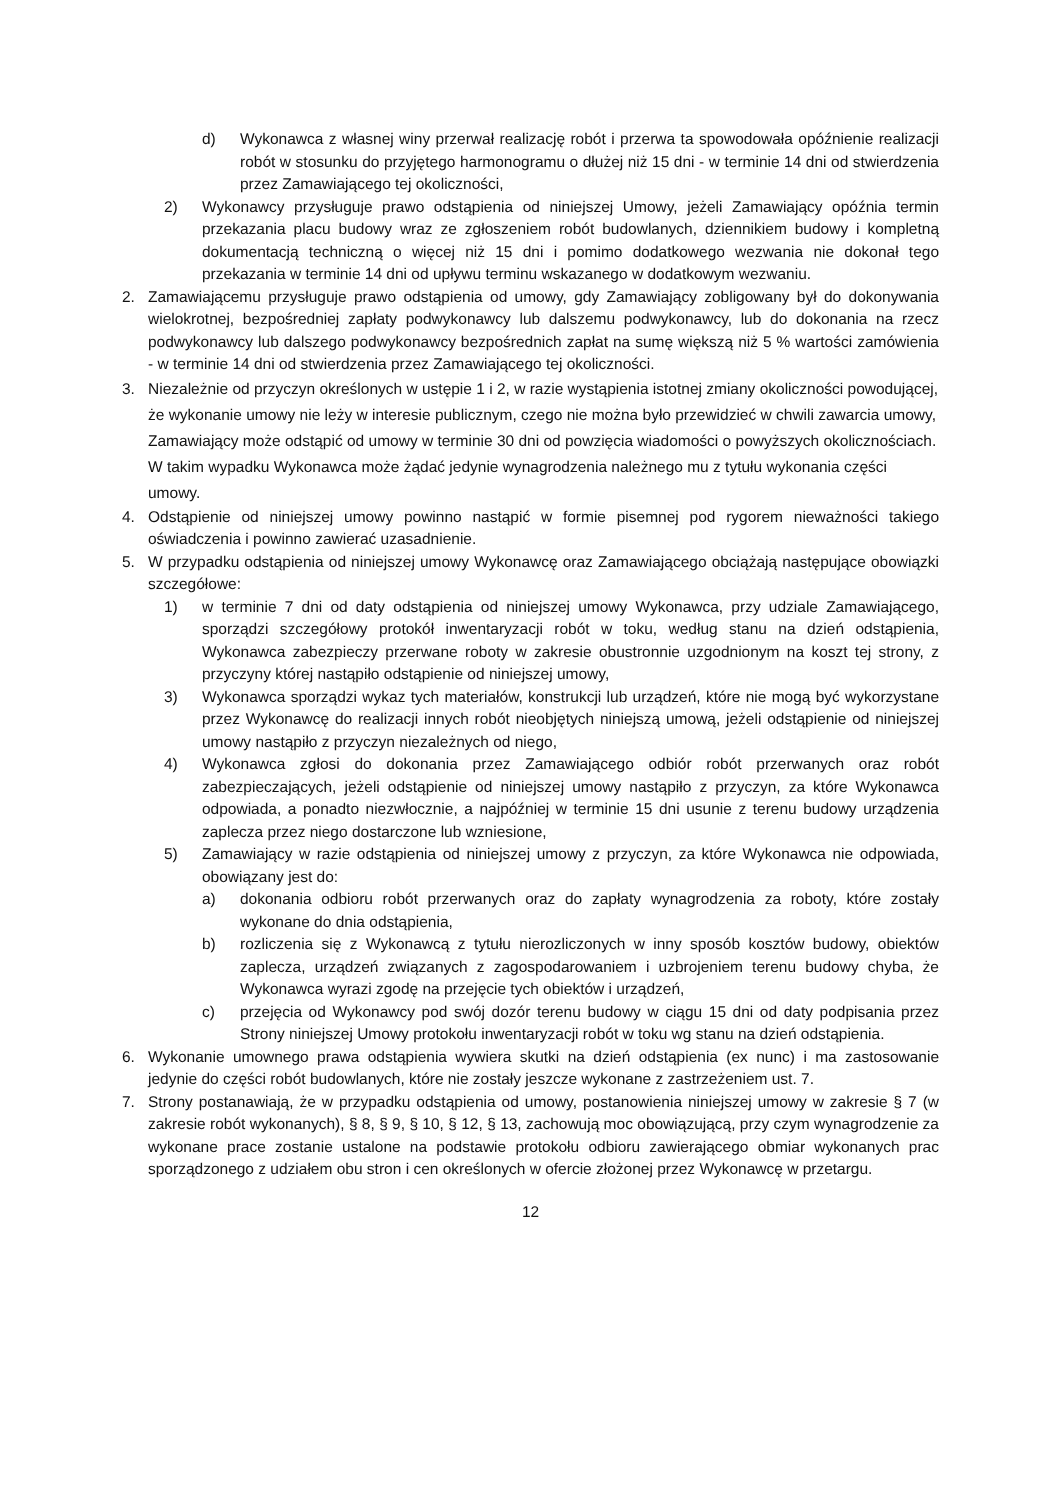d) Wykonawca z własnej winy przerwał realizację robót i przerwa ta spowodowała opóźnienie realizacji robót w stosunku do przyjętego harmonogramu o dłużej niż 15 dni - w terminie 14 dni od stwierdzenia przez Zamawiającego tej okoliczności,
2) Wykonawcy przysługuje prawo odstąpienia od niniejszej Umowy, jeżeli Zamawiający opóźnia termin przekazania placu budowy wraz ze zgłoszeniem robót budowlanych, dziennikiem budowy i kompletną dokumentacją techniczną o więcej niż 15 dni i pomimo dodatkowego wezwania nie dokonał tego przekazania w terminie 14 dni od upływu terminu wskazanego w dodatkowym wezwaniu.
2. Zamawiającemu przysługuje prawo odstąpienia od umowy, gdy Zamawiający zobligowany był do dokonywania wielokrotnej, bezpośredniej zapłaty podwykonawcy lub dalszemu podwykonawcy, lub do dokonania na rzecz podwykonawcy lub dalszego podwykonawcy bezpośrednich zapłat na sumę większą niż 5 % wartości zamówienia - w terminie 14 dni od stwierdzenia przez Zamawiającego tej okoliczności.
3. Niezależnie od przyczyn określonych w ustępie 1 i 2, w razie wystąpienia istotnej zmiany okoliczności powodującej, że wykonanie umowy nie leży w interesie publicznym, czego nie można było przewidzieć w chwili zawarcia umowy, Zamawiający może odstąpić od umowy w terminie 30 dni od powzięcia wiadomości o powyższych okolicznościach. W takim wypadku Wykonawca może żądać jedynie wynagrodzenia należnego mu z tytułu wykonania części umowy.
4. Odstąpienie od niniejszej umowy powinno nastąpić w formie pisemnej pod rygorem nieważności takiego oświadczenia i powinno zawierać uzasadnienie.
5. W przypadku odstąpienia od niniejszej umowy Wykonawcę oraz Zamawiającego obciążają następujące obowiązki szczegółowe:
1) w terminie 7 dni od daty odstąpienia od niniejszej umowy Wykonawca, przy udziale Zamawiającego, sporządzi szczegółowy protokół inwentaryzacji robót w toku, według stanu na dzień odstąpienia, Wykonawca zabezpieczy przerwane roboty w zakresie obustronnie uzgodnionym na koszt tej strony, z przyczyny której nastąpiło odstąpienie od niniejszej umowy,
3) Wykonawca sporządzi wykaz tych materiałów, konstrukcji lub urządzeń, które nie mogą być wykorzystane przez Wykonawcę do realizacji innych robót nieobjętych niniejszą umową, jeżeli odstąpienie od niniejszej umowy nastąpiło z przyczyn niezależnych od niego,
4) Wykonawca zgłosi do dokonania przez Zamawiającego odbiór robót przerwanych oraz robót zabezpieczających, jeżeli odstąpienie od niniejszej umowy nastąpiło z przyczyn, za które Wykonawca odpowiada, a ponadto niezwłocznie, a najpóźniej w terminie 15 dni usunie z terenu budowy urządzenia zaplecza przez niego dostarczone lub wzniesione,
5) Zamawiający w razie odstąpienia od niniejszej umowy z przyczyn, za które Wykonawca nie odpowiada, obowiązany jest do:
a) dokonania odbioru robót przerwanych oraz do zapłaty wynagrodzenia za roboty, które zostały wykonane do dnia odstąpienia,
b) rozliczenia się z Wykonawcą z tytułu nierozliczonych w inny sposób kosztów budowy, obiektów zaplecza, urządzeń związanych z zagospodarowaniem i uzbrojeniem terenu budowy chyba, że Wykonawca wyrazi zgodę na przejęcie tych obiektów i urządzeń,
c) przejęcia od Wykonawcy pod swój dozór terenu budowy w ciągu 15 dni od daty podpisania przez Strony niniejszej Umowy protokołu inwentaryzacji robót w toku wg stanu na dzień odstąpienia.
6. Wykonanie umownego prawa odstąpienia wywiera skutki na dzień odstąpienia (ex nunc) i ma zastosowanie jedynie do części robót budowlanych, które nie zostały jeszcze wykonane z zastrzeżeniem ust. 7.
7. Strony postanawiają, że w przypadku odstąpienia od umowy, postanowienia niniejszej umowy w zakresie § 7 (w zakresie robót wykonanych), § 8, § 9, § 10, § 12, § 13, zachowują moc obowiązującą, przy czym wynagrodzenie za wykonane prace zostanie ustalone na podstawie protokołu odbioru zawierającego obmiar wykonanych prac sporządzonego z udziałem obu stron i cen określonych w ofercie złożonej przez Wykonawcę w przetargu.
12